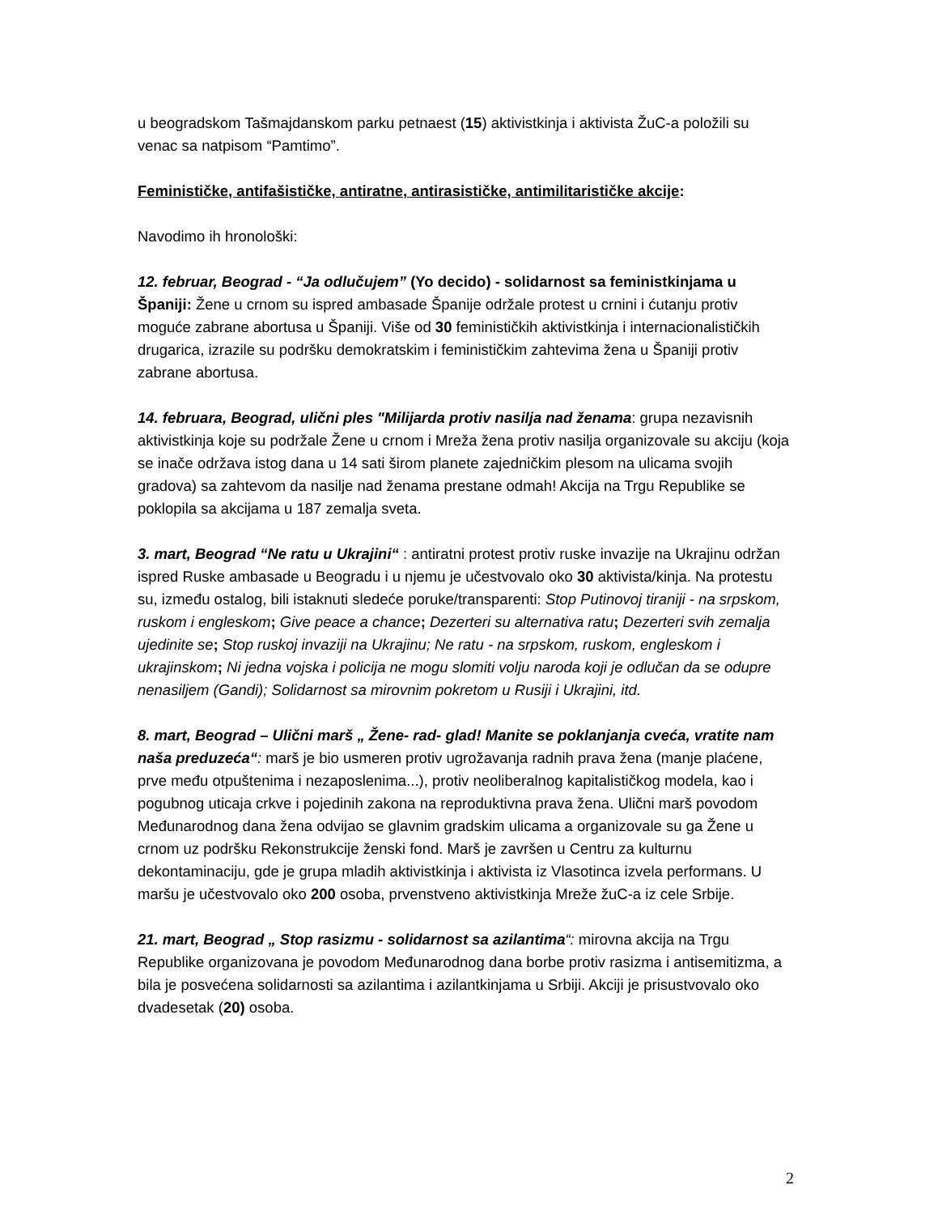u beogradskom Tašmajdanskom parku petnaest (15) aktivistkinja i aktivista ŽuC-a položili su venac sa natpisom “Pamtimo”.
Feminističke, antifašističke, antiratne, antirasističke, antimilitarističke akcije:
Navodimo ih hronološki:
12. februar, Beograd - “Ja odlučujem” (Yo decido) - solidarnost sa feministkinjama u Španiji: Žene u crnom su ispred ambasade Španije održale protest u crnini i ćutanju protiv moguće zabrane abortusa u Španiji. Više od 30 feminističkih aktivistkinja i internacionalističkih drugarica, izrazile su podršku demokratskim i feminističkim zahtevima žena u Španiji protiv zabrane abortusa.
14. februara, Beograd, ulični ples "Milijarda protiv nasilja nad ženama: grupa nezavisnih aktivistkinja koje su podržale Žene u crnom i Mreža žena protiv nasilja organizovale su akciju (koja se inače održava istog dana u 14 sati širom planete zajedničkim plesom na ulicama svojih gradova) sa zahtevom da nasilje nad ženama prestane odmah! Akcija na Trgu Republike se poklopila sa akcijama u 187 zemalja sveta.
3. mart, Beograd “Ne ratu u Ukrajini“ : antiratni protest protiv ruske invazije na Ukrajinu održan ispred Ruske ambasade u Beogradu i u njemu je učestvovalo oko 30 aktivista/kinja. Na protestu su, između ostalog, bili istaknuti sledeće poruke/transparenti: Stop Putinovoj tiraniji - na srpskom, ruskom i engleskom; Give peace a chance; Dezerteri su alternativa ratu; Dezerteri svih zemalja ujedinite se; Stop ruskoj invaziji na Ukrajinu; Ne ratu - na srpskom, ruskom, engleskom i ukrajinskom; Ni jedna vojska i policija ne mogu slomiti volju naroda koji je odlučan da se odupre nenasiljem (Gandi); Solidarnost sa mirovnim pokretom u Rusiji i Ukrajini, itd.
8. mart, Beograd – Ulični marš „ Žene- rad- glad! Manite se poklanjanja cveća, vratite nam naša preduzeća“: marš je bio usmeren protiv ugrožavanja radnih prava žena (manje plaćene, prve među otpuštenima i nezaposlenima...), protiv neoliberalnog kapitalističkog modela, kao i pogubnog uticaja crkve i pojedinih zakona na reproduktivna prava žena. Ulični marš povodom Međunarodnog dana žena odvijao se glavnim gradskim ulicama a organizovale su ga Žene u crnom uz podršku Rekonstrukcije ženski fond. Marš je završen u Centru za kulturnu dekontaminaciju, gde je grupa mladih aktivistkinja i aktivista iz Vlasotinca izvela performans. U maršu je učestvovalo oko 200 osoba, prvenstveno aktivistkinja Mreže žuC-a iz cele Srbije.
21. mart, Beograd „ Stop rasizmu - solidarnost sa azilantima“: mirovna akcija na Trgu Republike organizovana je povodom Međunarodnog dana borbe protiv rasizma i antisemitizma, a bila je posvećena solidarnosti sa azilantima i azilantkinjama u Srbiji. Akciji je prisustvovalo oko dvadesetak (20) osoba.
2